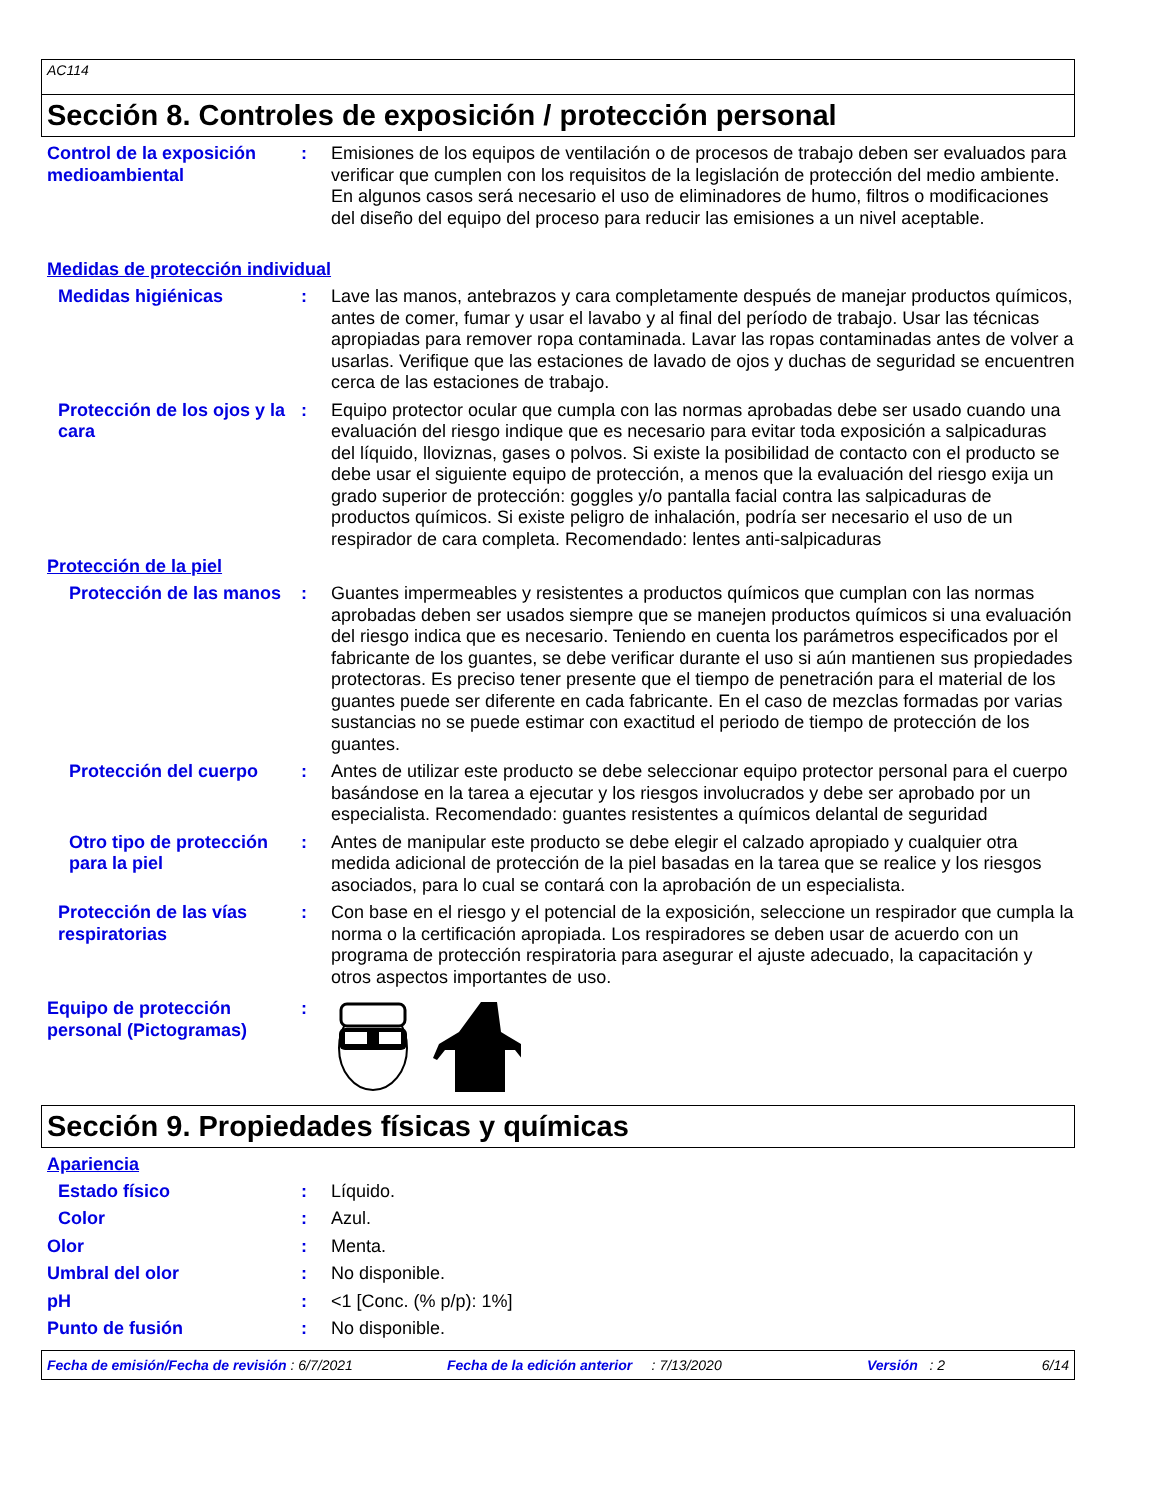AC114
Sección 8. Controles de exposición / protección personal
Control de la exposición medioambiental
: Emisiones de los equipos de ventilación o de procesos de trabajo deben ser evaluados para verificar que cumplen con los requisitos de la legislación de protección del medio ambiente. En algunos casos será necesario el uso de eliminadores de humo, filtros o modificaciones del diseño del equipo del proceso para reducir las emisiones a un nivel aceptable.
Medidas de protección individual
Medidas higiénicas : Lave las manos, antebrazos y cara completamente después de manejar productos químicos, antes de comer, fumar y usar el lavabo y al final del período de trabajo. Usar las técnicas apropiadas para remover ropa contaminada. Lavar las ropas contaminadas antes de volver a usarlas. Verifique que las estaciones de lavado de ojos y duchas de seguridad se encuentren cerca de las estaciones de trabajo.
Protección de los ojos y la cara
: Equipo protector ocular que cumpla con las normas aprobadas debe ser usado cuando una evaluación del riesgo indique que es necesario para evitar toda exposición a salpicaduras del líquido, lloviznas, gases o polvos. Si existe la posibilidad de contacto con el producto se debe usar el siguiente equipo de protección, a menos que la evaluación del riesgo exija un grado superior de protección: goggles y/o pantalla facial contra las salpicaduras de productos químicos. Si existe peligro de inhalación, podría ser necesario el uso de un respirador de cara completa. Recomendado: lentes anti-salpicaduras
Protección de la piel
Protección de las manos : Guantes impermeables y resistentes a productos químicos que cumplan con las normas aprobadas deben ser usados siempre que se manejen productos químicos si una evaluación del riesgo indica que es necesario. Teniendo en cuenta los parámetros especificados por el fabricante de los guantes, se debe verificar durante el uso si aún mantienen sus propiedades protectoras. Es preciso tener presente que el tiempo de penetración para el material de los guantes puede ser diferente en cada fabricante. En el caso de mezclas formadas por varias sustancias no se puede estimar con exactitud el periodo de tiempo de protección de los guantes.
Protección del cuerpo : Antes de utilizar este producto se debe seleccionar equipo protector personal para el cuerpo basándose en la tarea a ejecutar y los riesgos involucrados y debe ser aprobado por un especialista. Recomendado: guantes resistentes a químicos delantal de seguridad
Otro tipo de protección para la piel
: Antes de manipular este producto se debe elegir el calzado apropiado y cualquier otra medida adicional de protección de la piel basadas en la tarea que se realice y los riesgos asociados, para lo cual se contará con la aprobación de un especialista.
Protección de las vías respiratorias
: Con base en el riesgo y el potencial de la exposición, seleccione un respirador que cumpla la norma o la certificación apropiada. Los respiradores se deben usar de acuerdo con un programa de protección respiratoria para asegurar el ajuste adecuado, la capacitación y otros aspectos importantes de uso.
Equipo de protección personal (Pictogramas)
:
Sección 9. Propiedades físicas y químicas
Apariencia
Estado físico : Líquido.
Color : Azul.
Olor : Menta.
Umbral del olor : No disponible.
pH : <1 [Conc. (% p/p): 1%]
Punto de fusión : No disponible.
Fecha de emisión/Fecha de revisión : 6/7/2021 Fecha de la edición anterior : 7/13/2020 Versión : 2 6/14